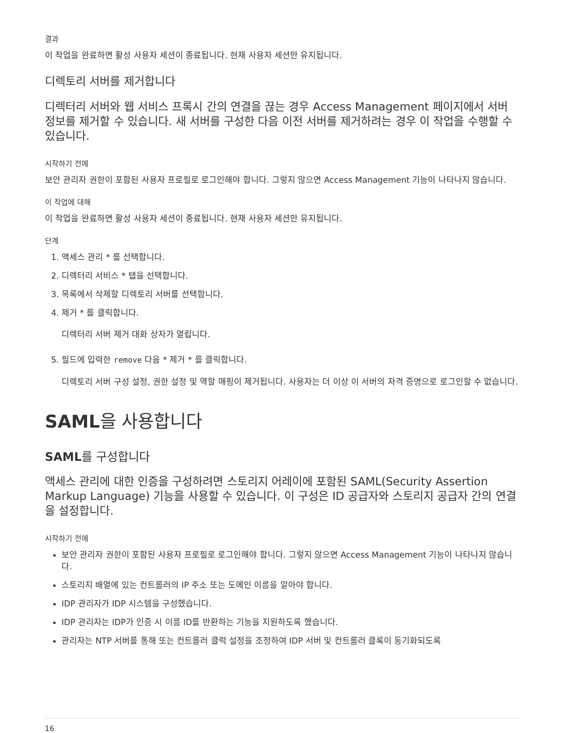결과
이 작업을 완료하면 활성 사용자 세션이 종료됩니다. 현재 사용자 세션만 유지됩니다.
디렉토리 서버를 제거합니다
디렉터리 서버와 웹 서비스 프록시 간의 연결을 끊는 경우 Access Management 페이지에서 서버 정보를 제거할 수 있습니다. 새 서버를 구성한 다음 이전 서버를 제거하려는 경우 이 작업을 수행할 수 있습니다.
시작하기 전에
보안 관리자 권한이 포함된 사용자 프로필로 로그인해야 합니다. 그렇지 않으면 Access Management 기능이 나타나지 않습니다.
이 작업에 대해
이 작업을 완료하면 활성 사용자 세션이 종료됩니다. 현재 사용자 세션만 유지됩니다.
단계
1. 액세스 관리 * 를 선택합니다.
2. 디렉터리 서비스 * 탭을 선택합니다.
3. 목록에서 삭제할 디렉토리 서버를 선택합니다.
4. 제거 * 를 클릭합니다.
디렉터리 서버 제거 대화 상자가 열립니다.
5. 필드에 입력한 remove 다음 * 제거 * 를 클릭합니다.
디렉토리 서버 구성 설정, 권한 설정 및 역할 매핑이 제거됩니다. 사용자는 더 이상 이 서버의 자격 증명으로 로그인할 수 없습니다.
SAML을 사용합니다
SAML를 구성합니다
액세스 관리에 대한 인증을 구성하려면 스토리지 어레이에 포함된 SAML(Security Assertion Markup Language) 기능을 사용할 수 있습니다. 이 구성은 ID 공급자와 스토리지 공급자 간의 연결을 설정합니다.
시작하기 전에
보안 관리자 권한이 포함된 사용자 프로필로 로그인해야 합니다. 그렇지 않으면 Access Management 기능이 나타나지 않습니다.
스토리지 배열에 있는 컨트롤러의 IP 주소 또는 도메인 이름을 알아야 합니다.
IDP 관리자가 IDP 시스템을 구성했습니다.
IDP 관리자는 IDP가 인증 시 이름 ID를 반환하는 기능을 지원하도록 했습니다.
관리자는 NTP 서버를 통해 또는 컨트롤러 클럭 설정을 조정하여 IDP 서버 및 컨트롤러 클록이 동기화되도록
16